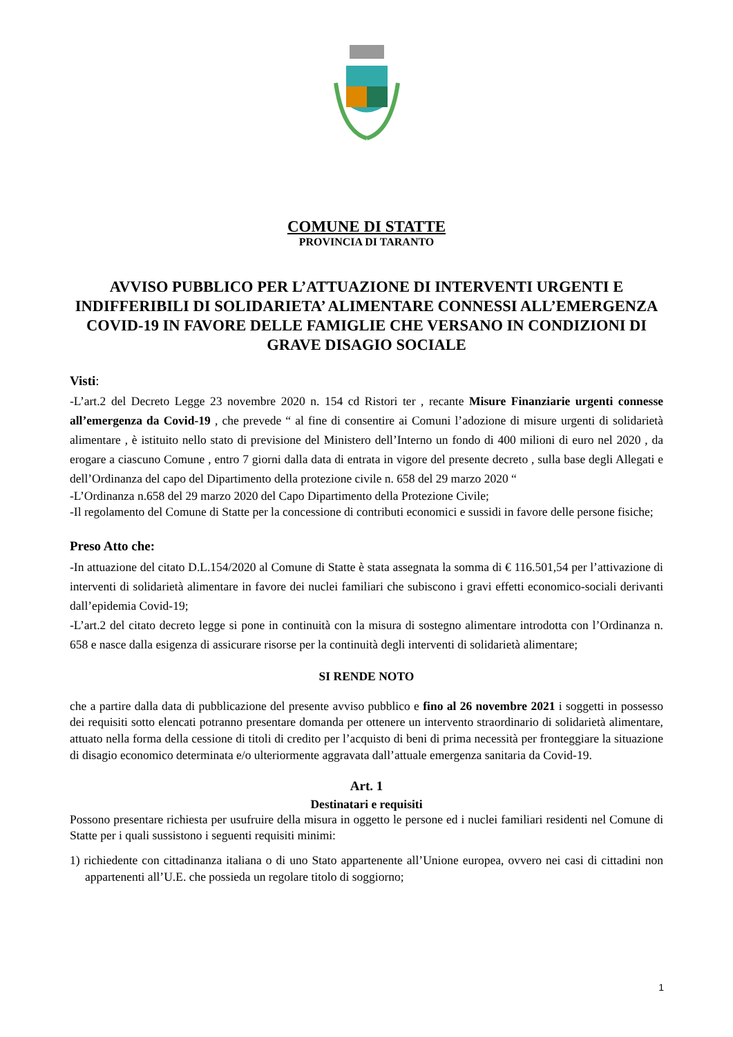COMUNE DI STATTE
PROVINCIA DI TARANTO
AVVISO PUBBLICO PER L’ATTUAZIONE DI INTERVENTI URGENTI E INDIFFERIBILI DI SOLIDARIETA’ ALIMENTARE CONNESSI ALL’EMERGENZA COVID-19 IN FAVORE DELLE FAMIGLIE CHE VERSANO IN CONDIZIONI DI GRAVE DISAGIO SOCIALE
Visti:
-L’art.2 del Decreto Legge 23 novembre 2020 n. 154 cd Ristori ter , recante Misure Finanziarie urgenti connesse all’emergenza da Covid-19 , che prevede “ al fine di consentire ai Comuni l’adozione di misure urgenti di solidarietà alimentare , è istituito nello stato di previsione del Ministero dell’Interno un fondo di 400 milioni di euro nel 2020 , da erogare a ciascuno Comune , entro 7 giorni dalla data di entrata in vigore del presente decreto , sulla base degli Allegati e dell’Ordinanza del capo del Dipartimento della protezione civile n. 658 del 29 marzo 2020 “
-L’Ordinanza n.658 del 29 marzo 2020 del Capo Dipartimento della Protezione Civile;
-Il regolamento del Comune di Statte per la concessione di contributi economici e sussidi in favore delle persone fisiche;
Preso Atto che:
-In attuazione del citato D.L.154/2020 al Comune di Statte è stata assegnata la somma di € 116.501,54 per l’attivazione di interventi di solidarietà alimentare in favore dei nuclei familiari che subiscono i gravi effetti economico-sociali derivanti dall’epidemia Covid-19;
-L’art.2 del citato decreto legge si pone in continuità con la misura di sostegno alimentare introdotta con l’Ordinanza n. 658 e nasce dalla esigenza di assicurare risorse per la continuità degli interventi di solidarietà alimentare;
SI RENDE NOTO
che a partire dalla data di pubblicazione del presente avviso pubblico e fino al 26 novembre 2021 i soggetti in possesso dei requisiti sotto elencati potranno presentare domanda per ottenere un intervento straordinario di solidarietà alimentare, attuato nella forma della cessione di titoli di credito per l’acquisto di beni di prima necessità per fronteggiare la situazione di disagio economico determinata e/o ulteriormente aggravata dall’attuale emergenza sanitaria da Covid-19.
Art. 1
Destinatari e requisiti
Possono presentare richiesta per usufruire della misura in oggetto le persone ed i nuclei familiari residenti nel Comune di Statte per i quali sussistono i seguenti requisiti minimi:
1) richiedente con cittadinanza italiana o di uno Stato appartenente all’Unione europea, ovvero nei casi di cittadini non appartenenti all’U.E. che possieda un regolare titolo di soggiorno;
1